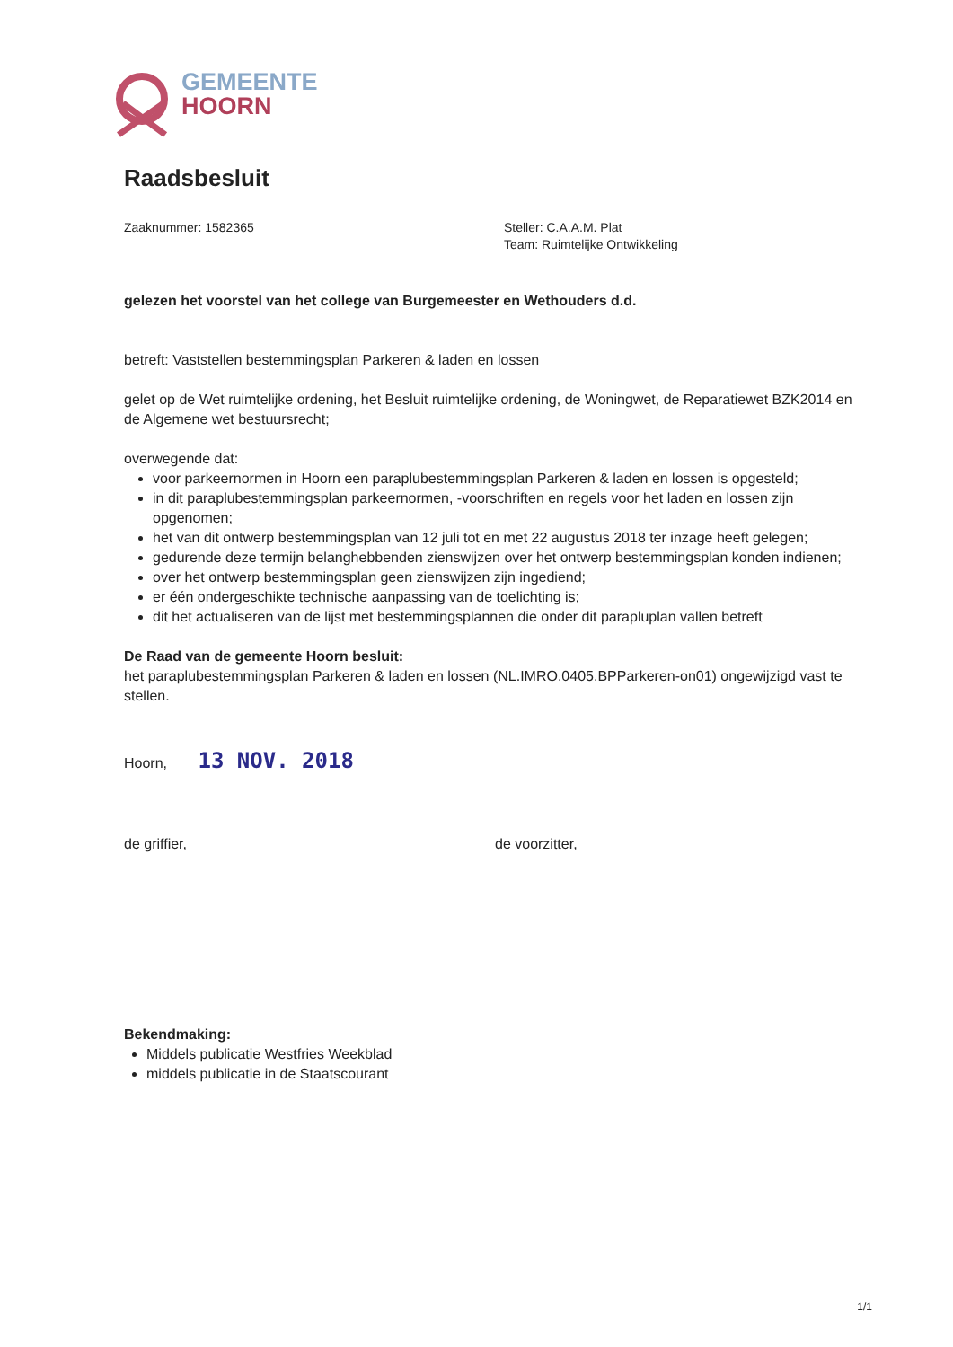GEMEENTE
HOORN
Raadsbesluit
Zaaknummer: 1582365 Steller: C.A.A.M. Plat
Team: Ruimtelijke Ontwikkeling
gelezen het voorstel van het college van Burgemeester en Wethouders d.d.
betreft: Vaststellen bestemmingsplan Parkeren & laden en lossen
gelet op de Wet ruimtelijke ordening, het Besluit ruimtelijke ordening, de Woningwet, de Reparatiewet BZK2014 en de Algemene wet bestuursrecht;
overwegende dat:
voor parkeernormen in Hoorn een paraplubestemmingsplan Parkeren & laden en lossen is opgesteld;
in dit paraplubestemmingsplan parkeernormen, -voorschriften en regels voor het laden en lossen zijn opgenomen;
het van dit ontwerp bestemmingsplan van 12 juli tot en met 22 augustus 2018 ter inzage heeft gelegen;
gedurende deze termijn belanghebbenden zienswijzen over het ontwerp bestemmingsplan konden indienen;
over het ontwerp bestemmingsplan geen zienswijzen zijn ingediend;
er één ondergeschikte technische aanpassing van de toelichting is;
dit het actualiseren van de lijst met bestemmingsplannen die onder dit parapluplan vallen betreft
De Raad van de gemeente Hoorn besluit:
het paraplubestemmingsplan Parkeren & laden en lossen (NL.IMRO.0405.BPParkeren-on01) ongewijzigd vast te stellen.
Hoorn, 13 NOV. 2018
de griffier, de voorzitter,
Bekendmaking:
Middels publicatie Westfries Weekblad
middels publicatie in de Staatscourant
1/1